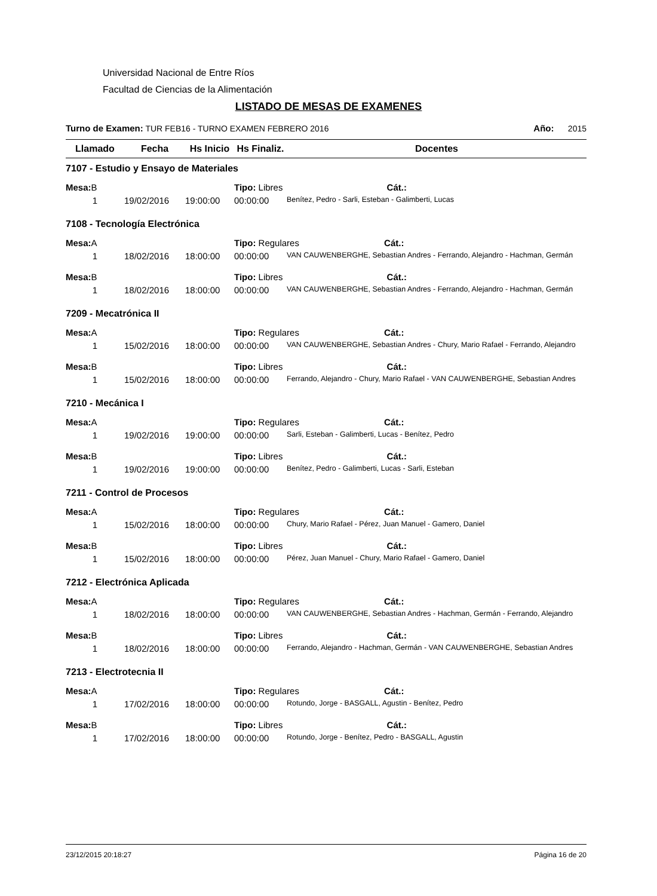Universidad Nacional de Entre Ríos
Facultad de Ciencias de la Alimentación
LISTADO DE MESAS DE EXAMENES
Turno de Examen: TUR FEB16 - TURNO EXAMEN FEBRERO 2016 Año: 2015
| Llamado | Fecha | Hs Inicio | Hs Finaliz. | Docentes |
| --- | --- | --- | --- | --- |
| 7107 - Estudio y Ensayo de Materiales | | | | |
| Mesa: B | | | Tipo: Libres Cát.: | |
| 1 | 19/02/2016 | 19:00:00 | 00:00:00 | Benítez, Pedro - Sarli, Esteban - Galimberti, Lucas |
| 7108 - Tecnología Electrónica | | | | |
| Mesa: A | | | Tipo: Regulares Cát.: | |
| 1 | 18/02/2016 | 18:00:00 | 00:00:00 | VAN CAUWENBERGHE, Sebastian Andres - Ferrando, Alejandro - Hachman, Germán |
| Mesa: B | | | Tipo: Libres Cát.: | |
| 1 | 18/02/2016 | 18:00:00 | 00:00:00 | VAN CAUWENBERGHE, Sebastian Andres - Ferrando, Alejandro - Hachman, Germán |
| 7209 - Mecatrónica II | | | | |
| Mesa: A | | | Tipo: Regulares Cát.: | |
| 1 | 15/02/2016 | 18:00:00 | 00:00:00 | VAN CAUWENBERGHE, Sebastian Andres - Chury, Mario Rafael - Ferrando, Alejandro |
| Mesa: B | | | Tipo: Libres Cát.: | |
| 1 | 15/02/2016 | 18:00:00 | 00:00:00 | Ferrando, Alejandro - Chury, Mario Rafael - VAN CAUWENBERGHE, Sebastian Andres |
| 7210 - Mecánica I | | | | |
| Mesa: A | | | Tipo: Regulares Cát.: | |
| 1 | 19/02/2016 | 19:00:00 | 00:00:00 | Sarli, Esteban - Galimberti, Lucas - Benítez, Pedro |
| Mesa: B | | | Tipo: Libres Cát.: | |
| 1 | 19/02/2016 | 19:00:00 | 00:00:00 | Benítez, Pedro - Galimberti, Lucas - Sarli, Esteban |
| 7211 - Control de Procesos | | | | |
| Mesa: A | | | Tipo: Regulares Cát.: | |
| 1 | 15/02/2016 | 18:00:00 | 00:00:00 | Chury, Mario Rafael - Pérez, Juan Manuel - Gamero, Daniel |
| Mesa: B | | | Tipo: Libres Cát.: | |
| 1 | 15/02/2016 | 18:00:00 | 00:00:00 | Pérez, Juan Manuel - Chury, Mario Rafael - Gamero, Daniel |
| 7212 - Electrónica Aplicada | | | | |
| Mesa: A | | | Tipo: Regulares Cát.: | |
| 1 | 18/02/2016 | 18:00:00 | 00:00:00 | VAN CAUWENBERGHE, Sebastian Andres - Hachman, Germán - Ferrando, Alejandro |
| Mesa: B | | | Tipo: Libres Cát.: | |
| 1 | 18/02/2016 | 18:00:00 | 00:00:00 | Ferrando, Alejandro - Hachman, Germán - VAN CAUWENBERGHE, Sebastian Andres |
| 7213 - Electrotecnia II | | | | |
| Mesa: A | | | Tipo: Regulares Cát.: | |
| 1 | 17/02/2016 | 18:00:00 | 00:00:00 | Rotundo, Jorge - BASGALL, Agustin - Benítez, Pedro |
| Mesa: B | | | Tipo: Libres Cát.: | |
| 1 | 17/02/2016 | 18:00:00 | 00:00:00 | Rotundo, Jorge - Benítez, Pedro - BASGALL, Agustin |
23/12/2015 20:18:27 Página 16 de 20